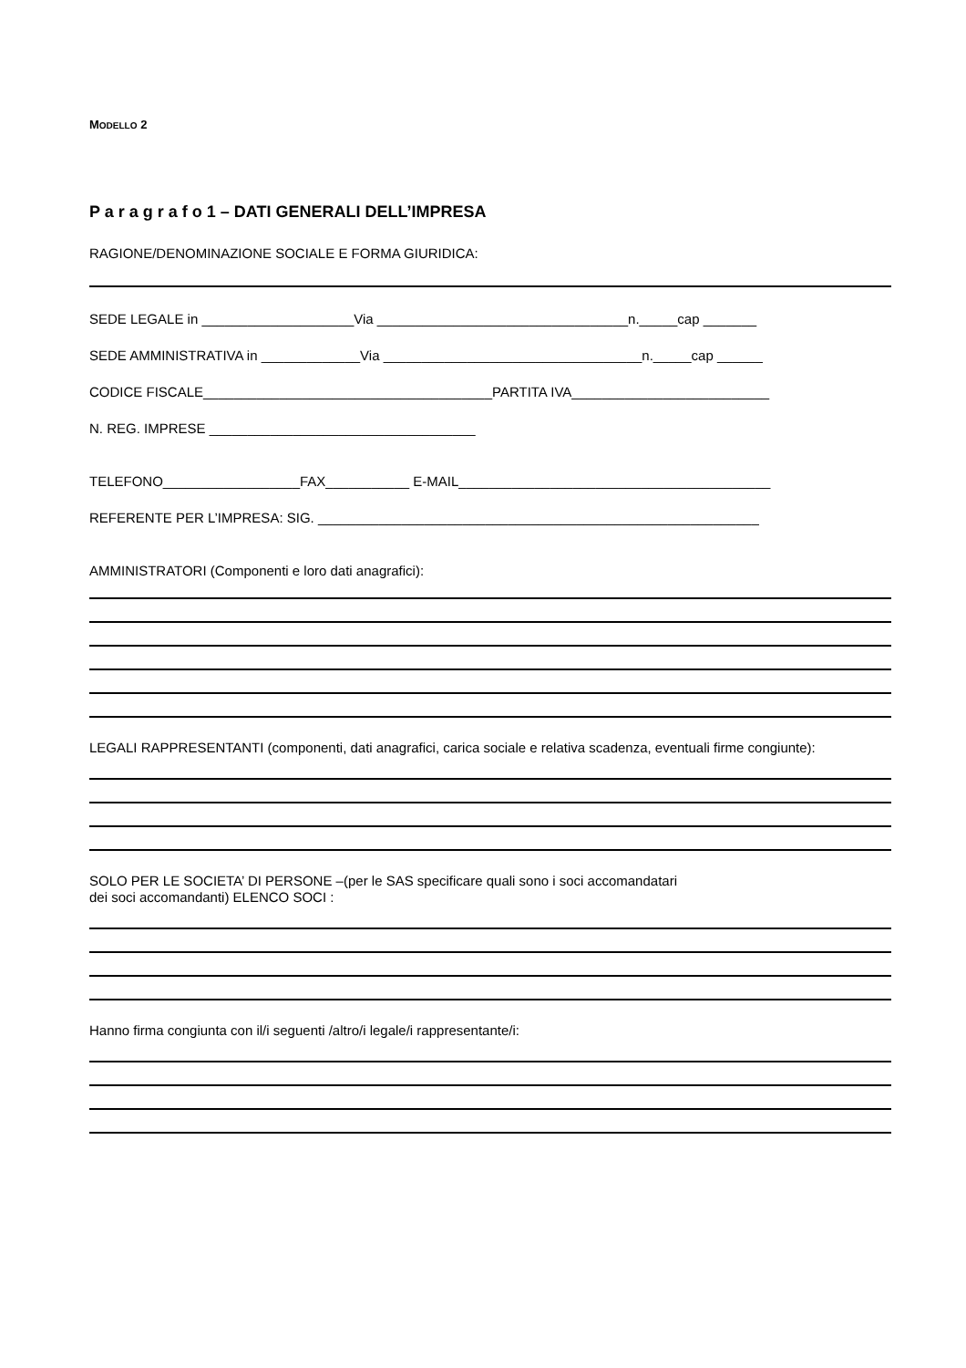MODELLO 2
P a r a g r a f o 1 – DATI GENERALI DELL’IMPRESA
RAGIONE/DENOMINAZIONE SOCIALE E FORMA GIURIDICA:
SEDE LEGALE in ____________________Via _________________________________n._____cap _______
SEDE AMMINISTRATIVA in _____________Via __________________________________n._____cap ______
CODICE FISCALE______________________________________PARTITA IVA__________________________
N. REG. IMPRESE ___________________________________
TELEFONO__________________FAX___________ E-MAIL_________________________________________
REFERENTE PER L’IMPRESA: SIG. __________________________________________________________
AMMINISTRATORI (Componenti e loro dati anagrafici):
LEGALI RAPPRESENTANTI (componenti, dati anagrafici, carica sociale e relativa scadenza, eventuali firme congiunte):
SOLO PER LE SOCIETA’ DI PERSONE –(per le SAS specificare quali sono i soci accomandatari
dei soci accomandanti) ELENCO SOCI :
Hanno firma congiunta con il/i seguenti /altro/i legale/i rappresentante/i: